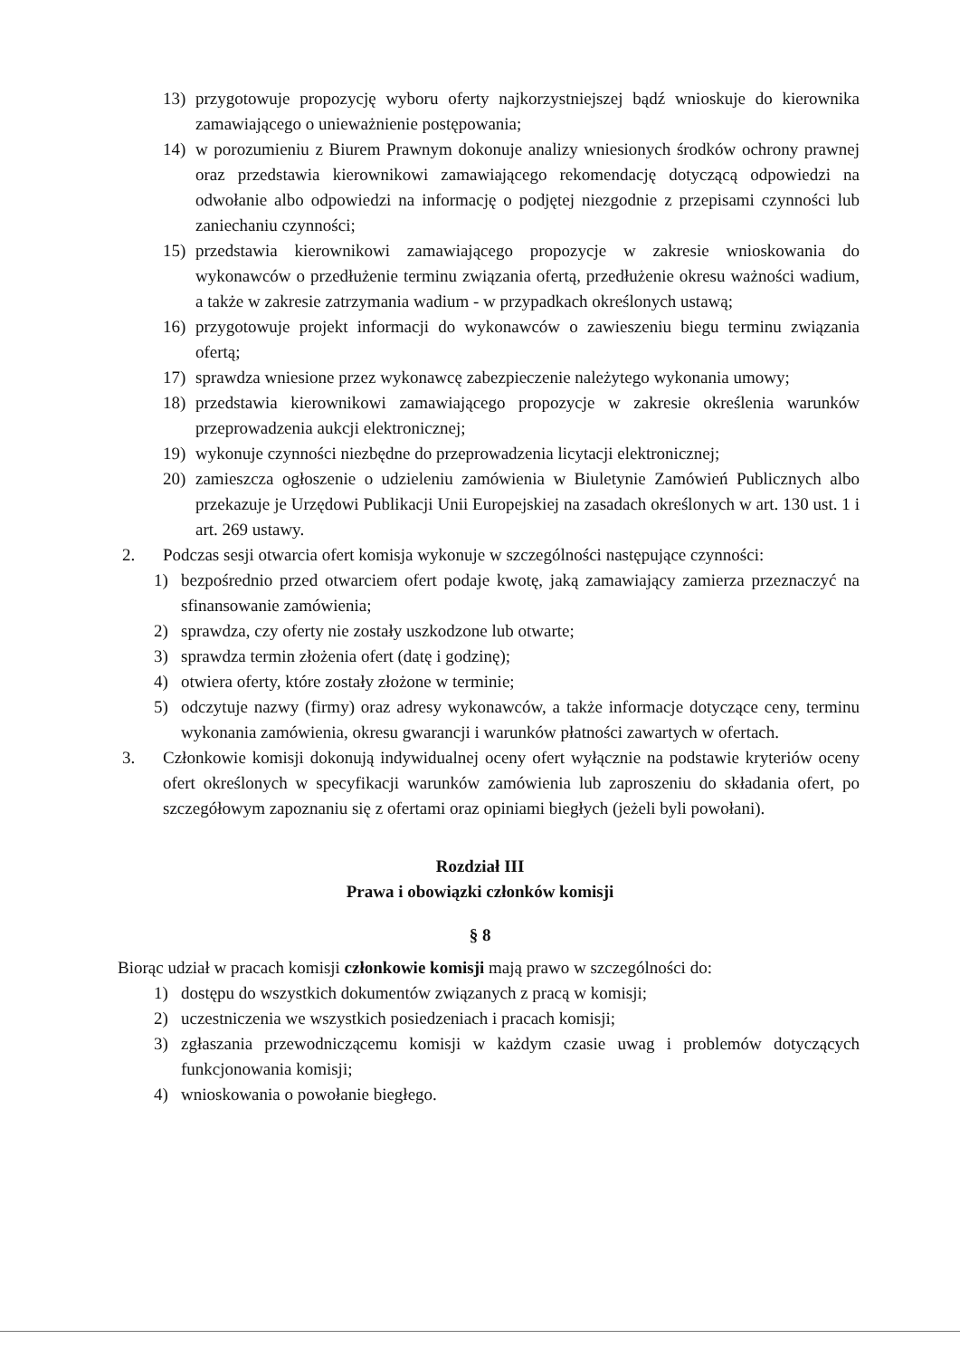13) przygotowuje propozycję wyboru oferty najkorzystniejszej bądź wnioskuje do kierownika zamawiającego o unieważnienie postępowania;
14) w porozumieniu z Biurem Prawnym dokonuje analizy wniesionych środków ochrony prawnej oraz przedstawia kierownikowi zamawiającego rekomendację dotyczącą odpowiedzi na odwołanie albo odpowiedzi na informację o podjętej niezgodnie z przepisami czynności lub zaniechaniu czynności;
15) przedstawia kierownikowi zamawiającego propozycje w zakresie wnioskowania do wykonawców o przedłużenie terminu związania ofertą, przedłużenie okresu ważności wadium, a także w zakresie zatrzymania wadium - w przypadkach określonych ustawą;
16) przygotowuje projekt informacji do wykonawców o zawieszeniu biegu terminu związania ofertą;
17) sprawdza wniesione przez wykonawcę zabezpieczenie należytego wykonania umowy;
18) przedstawia kierownikowi zamawiającego propozycje w zakresie określenia warunków przeprowadzenia aukcji elektronicznej;
19) wykonuje czynności niezbędne do przeprowadzenia licytacji elektronicznej;
20) zamieszcza ogłoszenie o udzieleniu zamówienia w Biuletynie Zamówień Publicznych albo przekazuje je Urzędowi Publikacji Unii Europejskiej na zasadach określonych w art. 130 ust. 1 i art. 269 ustawy.
2. Podczas sesji otwarcia ofert komisja wykonuje w szczególności następujące czynności:
1) bezpośrednio przed otwarciem ofert podaje kwotę, jaką zamawiający zamierza przeznaczyć na sfinansowanie zamówienia;
2) sprawdza, czy oferty nie zostały uszkodzone lub otwarte;
3) sprawdza termin złożenia ofert (datę i godzinę);
4) otwiera oferty, które zostały złożone w terminie;
5) odczytuje nazwy (firmy) oraz adresy wykonawców, a także informacje dotyczące ceny, terminu wykonania zamówienia, okresu gwarancji i warunków płatności zawartych w ofertach.
3. Członkowie komisji dokonują indywidualnej oceny ofert wyłącznie na podstawie kryteriów oceny ofert określonych w specyfikacji warunków zamówienia lub zaproszeniu do składania ofert, po szczegółowym zapoznaniu się z ofertami oraz opiniami biegłych (jeżeli byli powołani).
Rozdział III
Prawa i obowiązki członków komisji
§ 8
Biorąc udział w pracach komisji członkowie komisji mają prawo w szczególności do:
1) dostępu do wszystkich dokumentów związanych z pracą w komisji;
2) uczestniczenia we wszystkich posiedzeniach i pracach komisji;
3) zgłaszania przewodniczącemu komisji w każdym czasie uwag i problemów dotyczących funkcjonowania komisji;
4) wnioskowania o powołanie biegłego.